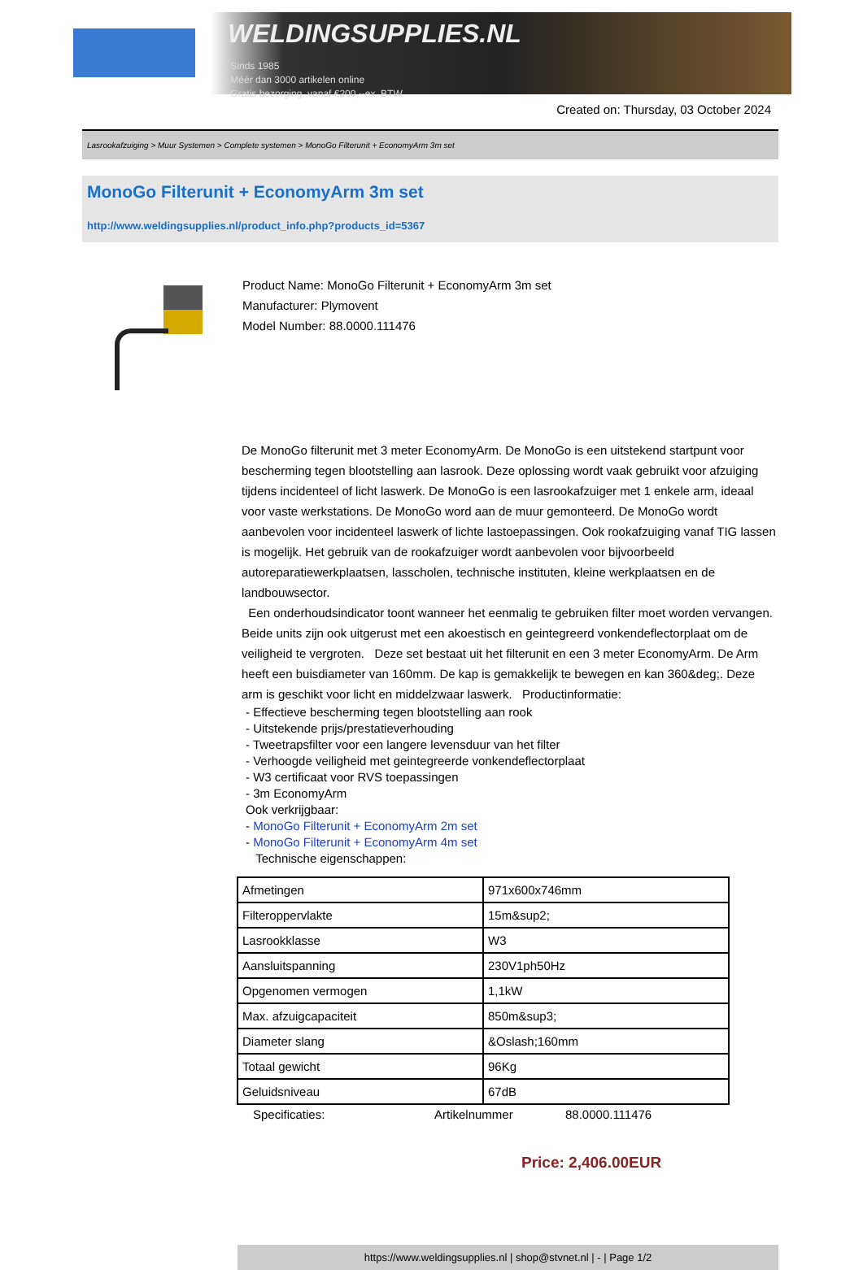WELDINGSUPPLIES.NL
- Sinds 1985
- Méér dan 3000 artikelen online
- Gratis bezorging, vanaf €200,--ex. BTW
Created on: Thursday, 03 October 2024
Lasrookafzuiging > Muur Systemen > Complete systemen > MonoGo Filterunit + EconomyArm 3m set
MonoGo Filterunit + EconomyArm 3m set
http://www.weldingsupplies.nl/product_info.php?products_id=5367
Product Name: MonoGo Filterunit + EconomyArm 3m set
Manufacturer: Plymovent
Model Number: 88.0000.111476
De MonoGo filterunit met 3 meter EconomyArm. De MonoGo is een uitstekend startpunt voor bescherming tegen blootstelling aan lasrook. Deze oplossing wordt vaak gebruikt voor afzuiging tijdens incidenteel of licht laswerk. De MonoGo is een lasrookafzuiger met 1 enkele arm, ideaal voor vaste werkstations. De MonoGo word aan de muur gemonteerd. De MonoGo wordt aanbevolen voor incidenteel laswerk of lichte lastoepassingen. Ook rookafzuiging vanaf TIG lassen is mogelijk. Het gebruik van de rookafzuiger wordt aanbevolen voor bijvoorbeeld autoreparatiewerkplaatsen, lasscholen, technische instituten, kleine werkplaatsen en de landbouwsector.
Een onderhoudsindicator toont wanneer het eenmalig te gebruiken filter moet worden vervangen. Beide units zijn ook uitgerust met een akoestisch en geintegreerd vonkendeflectorplaat om de veiligheid te vergroten. Deze set bestaat uit het filterunit en een 3 meter EconomyArm. De Arm heeft een buisdiameter van 160mm. De kap is gemakkelijk te bewegen en kan 360&deg;. Deze arm is geschikt voor licht en middelzwaar laswerk. Productinformatie:
- Effectieve bescherming tegen blootstelling aan rook
- Uitstekende prijs/prestatieverhouding
- Tweetrapsfilter voor een langere levensduur van het filter
- Verhoogde veiligheid met geintegreerde vonkendeflectorplaat
- W3 certificaat voor RVS toepassingen
- 3m EconomyArm
Ook verkrijgbaar:
- MonoGo Filterunit + EconomyArm 2m set
- MonoGo Filterunit + EconomyArm 4m set
Technische eigenschappen:
| Afmetingen | 971x600x746mm |
| Filteroppervlakte | 15m&sup2; |
| Lasrookklasse | W3 |
| Aansluitspanning | 230V1ph50Hz |
| Opgenomen vermogen | 1,1kW |
| Max. afzuigcapaciteit | 850m&sup3; |
| Diameter slang | &Oslash;160mm |
| Totaal gewicht | 96Kg |
| Geluidsniveau | 67dB |
Specificaties: Artikelnummer 88.0000.111476
Price: 2,406.00EUR
https://www.weldingsupplies.nl | shop@stvnet.nl | - | Page 1/2